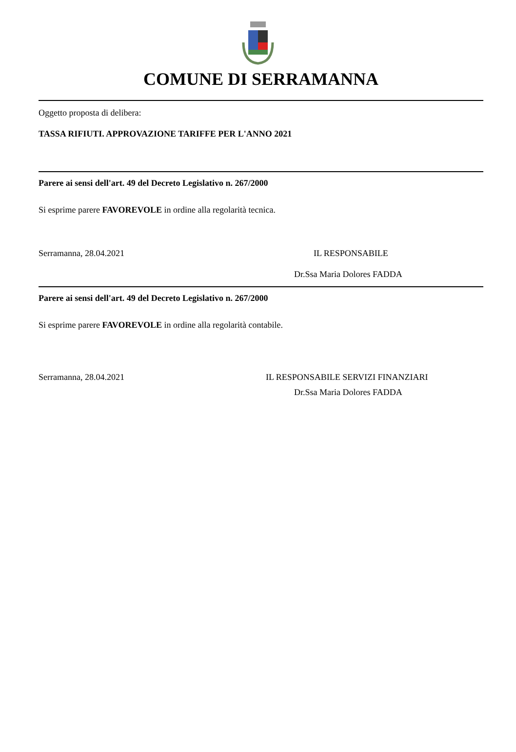COMUNE DI SERRAMANNA
Oggetto proposta di delibera:
TASSA RIFIUTI. APPROVAZIONE TARIFFE PER L'ANNO 2021
Parere ai sensi dell'art. 49 del Decreto Legislativo n. 267/2000
Si esprime parere FAVOREVOLE in ordine alla regolarità tecnica.
Serramanna, 28.04.2021 IL RESPONSABILE
Dr.Ssa Maria Dolores FADDA
Parere ai sensi dell'art. 49 del Decreto Legislativo n. 267/2000
Si esprime parere FAVOREVOLE in ordine alla regolarità contabile.
Serramanna, 28.04.2021 IL RESPONSABILE SERVIZI FINANZIARI
Dr.Ssa Maria Dolores FADDA